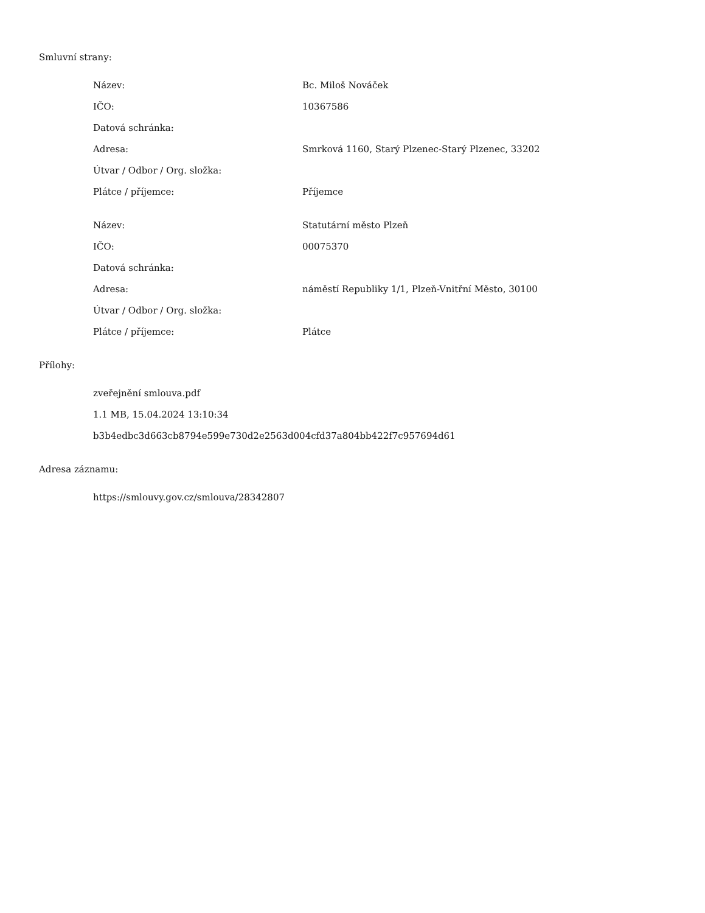Smluvní strany:
| Název: | Bc. Miloš Nováček |
| IČO: | 10367586 |
| Datová schránka: | |
| Adresa: | Smrková 1160, Starý Plzenec-Starý Plzenec, 33202 |
| Útvar / Odbor / Org. složka: | |
| Plátce / příjemce: | Příjemce |
| Název: | Statutární město Plzeň |
| IČO: | 00075370 |
| Datová schránka: | |
| Adresa: | náměstí Republiky 1/1, Plzeň-Vnitřní Město, 30100 |
| Útvar / Odbor / Org. složka: | |
| Plátce / příjemce: | Plátce |
Přílohy:
zveřejnění smlouva.pdf
1.1 MB, 15.04.2024 13:10:34
b3b4edbc3d663cb8794e599e730d2e2563d004cfd37a804bb422f7c957694d61
Adresa záznamu:
https://smlouvy.gov.cz/smlouva/28342807